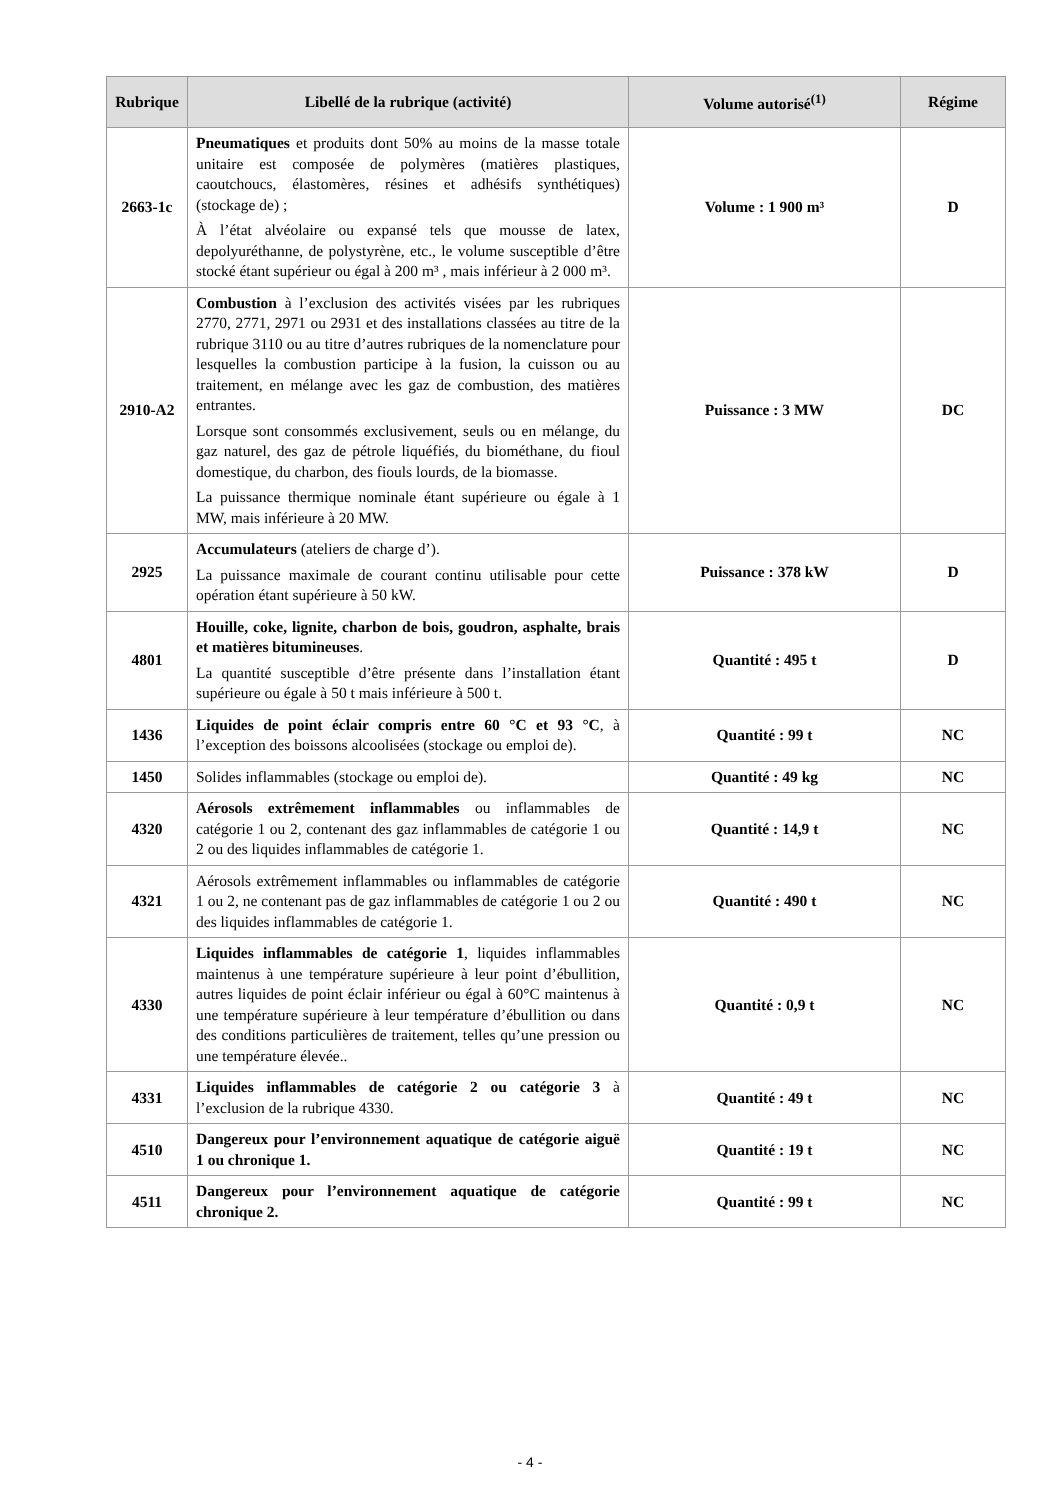| Rubrique | Libellé de la rubrique (activité) | Volume autorisé<sup>(1)</sup> | Régime |
| --- | --- | --- | --- |
| 2663-1c | Pneumatiques et produits dont 50% au moins de la masse totale unitaire est composée de polymères (matières plastiques, caoutchoucs, élastomères, résines et adhésifs synthétiques) (stockage de) ; À l’état alvéolaire ou expansé tels que mousse de latex, depolyuréthanne, de polystyrène, etc., le volume susceptible d’être stocké étant supérieur ou égal à 200 m³ , mais inférieur à 2 000 m³. | Volume : 1 900 m³ | D |
| 2910-A2 | Combustion à l’exclusion des activités visées par les rubriques 2770, 2771, 2971 ou 2931 et des installations classées au titre de la rubrique 3110 ou au titre d’autres rubriques de la nomenclature pour lesquelles la combustion participe à la fusion, la cuisson ou au traitement, en mélange avec les gaz de combustion, des matières entrantes. Lorsque sont consommés exclusivement, seuls ou en mélange, du gaz naturel, des gaz de pétrole liquéfiés, du biométhane, du fioul domestique, du charbon, des fiouls lourds, de la biomasse. La puissance thermique nominale étant supérieure ou égale à 1 MW, mais inférieure à 20 MW. | Puissance : 3 MW | DC |
| 2925 | Accumulateurs (ateliers de charge d’). La puissance maximale de courant continu utilisable pour cette opération étant supérieure à 50 kW. | Puissance : 378 kW | D |
| 4801 | Houille, coke, lignite, charbon de bois, goudron, asphalte, brais et matières bitumineuses . La quantité susceptible d’être présente dans l’installation étant supérieure ou égale à 50 t mais inférieure à 500 t. | Quantité : 495 t | D |
| 1436 | Liquides de point éclair compris entre 60 °C et 93 °C , à l’exception des boissons alcoolisées (stockage ou emploi de). | Quantité : 99 t | NC |
| 1450 | Solides inflammables (stockage ou emploi de). | Quantité : 49 kg | NC |
| 4320 | Aérosols extrêmement inflammables ou inflammables de catégorie 1 ou 2, contenant des gaz inflammables de catégorie 1 ou 2 ou des liquides inflammables de catégorie 1. | Quantité : 14,9 t | NC |
| 4321 | Aérosols extrêmement inflammables ou inflammables de catégorie 1 ou 2, ne contenant pas de gaz inflammables de catégorie 1 ou 2 ou des liquides inflammables de catégorie 1. | Quantité : 490 t | NC |
| 4330 | Liquides inflammables de catégorie 1 , liquides inflammables maintenus à une température supérieure à leur point d’ébullition, autres liquides de point éclair inférieur ou égal à 60°C maintenus à une température supérieure à leur température d’ébullition ou dans des conditions particulières de traitement, telles qu’une pression ou une température élevée.. | Quantité : 0,9 t | NC |
| 4331 | Liquides inflammables de catégorie 2 ou catégorie 3 à l’exclusion de la rubrique 4330. | Quantité : 49 t | NC |
| 4510 | Dangereux pour l’environnement aquatique de catégorie aiguë 1 ou chronique 1. | Quantité : 19 t | NC |
| 4511 | Dangereux pour l’environnement aquatique de catégorie chronique 2. | Quantité : 99 t | NC |
- 4 -